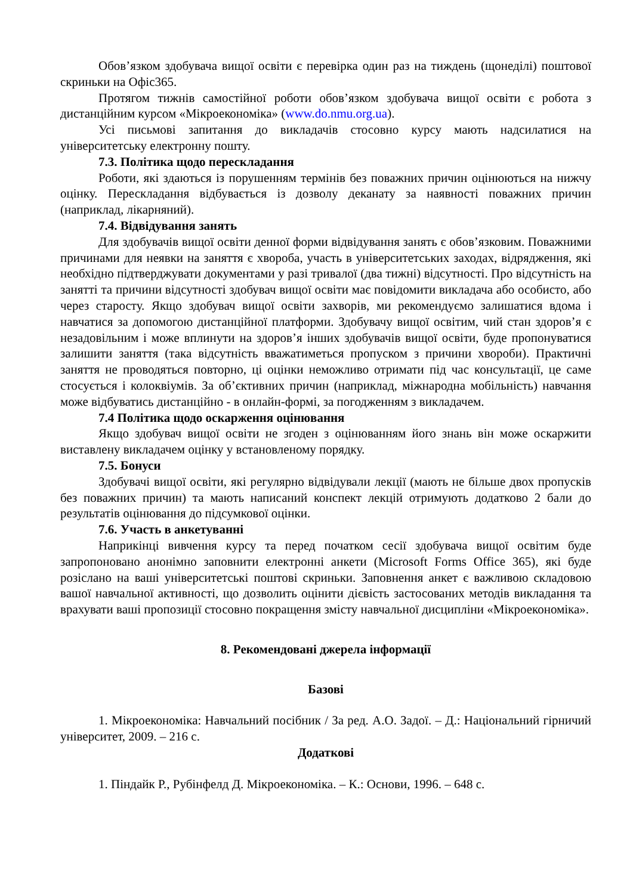Обов’язком здобувача вищої освіти є перевірка один раз на тиждень (щонеділі) поштової скриньки на Офіс365.
Протягом тижнів самостійної роботи обов’язком здобувача вищої освіти є робота з дистанційним курсом «Мікроекономіка» (www.do.nmu.org.ua).
Усі письмові запитання до викладачів стосовно курсу мають надсилатися на університетську електронну пошту.
7.3. Політика щодо перескладання
Роботи, які здаються із порушенням термінів без поважних причин оцінюються на нижчу оцінку. Перескладання відбувається із дозволу деканату за наявності поважних причин (наприклад, лікарняний).
7.4. Відвідування занять
Для здобувачів вищої освіти денної форми відвідування занять є обов’язковим. Поважними причинами для неявки на заняття є хвороба, участь в університетських заходах, відрядження, які необхідно підтверджувати документами у разі тривалої (два тижні) відсутності. Про відсутність на занятті та причини відсутності здобувач вищої освіти має повідомити викладача або особисто, або через старосту. Якщо здобувач вищої освіти захворів, ми рекомендуємо залишатися вдома і навчатися за допомогою дистанційної платформи. Здобувачу вищої освітим, чий стан здоров’я є незадовільним і може вплинути на здоров’я інших здобувачів вищої освіти, буде пропонуватися залишити заняття (така відсутність вважатиметься пропуском з причини хвороби). Практичні заняття не проводяться повторно, ці оцінки неможливо отримати під час консультації, це саме стосується і колоквіумів. За об’єктивних причин (наприклад, міжнародна мобільність) навчання може відбуватись дистанційно - в онлайн-формі, за погодженням з викладачем.
7.4 Політика щодо оскарження оцінювання
Якщо здобувач вищої освіти не згоден з оцінюванням його знань він може оскаржити виставлену викладачем оцінку у встановленому порядку.
7.5. Бонуси
Здобувачі вищої освіти, які регулярно відвідували лекції (мають не більше двох пропусків без поважних причин) та мають написаний конспект лекцій отримують додатково 2 бали до результатів оцінювання до підсумкової оцінки.
7.6. Участь в анкетуванні
Наприкінці вивчення курсу та перед початком сесії здобувача вищої освітим буде запропоновано анонімно заповнити електронні анкети (Microsoft Forms Office 365), які буде розіслано на ваші університетські поштові скриньки. Заповнення анкет є важливою складовою вашої навчальної активності, що дозволить оцінити дієвість застосованих методів викладання та врахувати ваші пропозиції стосовно покращення змісту навчальної дисципліни «Мікроекономіка».
8. Рекомендовані джерела інформації
Базові
1. Мікроекономіка: Навчальний посібник / За ред. А.О. Задої. – Д.: Національний гірничий університет, 2009. – 216 с.
Додаткові
1. Піндайк Р., Рубінфелд Д. Мікроекономіка. – К.: Основи, 1996. – 648 с.